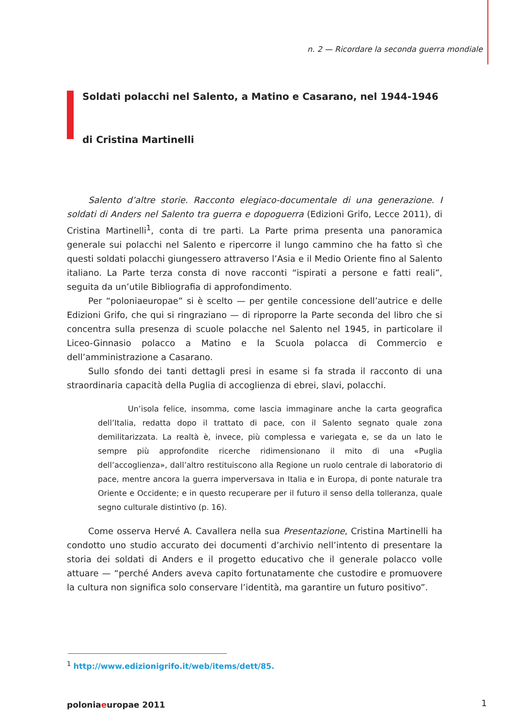n. 2 — Ricordare la seconda guerra mondiale
Soldati polacchi nel Salento, a Matino e Casarano, nel 1944-1946
di Cristina Martinelli
Salento d’altre storie. Racconto elegiaco-documentale di una generazione. I soldati di Anders nel Salento tra guerra e dopoguerra (Edizioni Grifo, Lecce 2011), di Cristina Martinelli<sup>1</sup>, conta di tre parti. La Parte prima presenta una panoramica generale sui polacchi nel Salento e ripercorre il lungo cammino che ha fatto sì che questi soldati polacchi giungessero attraverso l’Asia e il Medio Oriente fino al Salento italiano. La Parte terza consta di nove racconti “ispirati a persone e fatti reali”, seguita da un’utile Bibliografia di approfondimento.
Per “poloniaeuropae” si è scelto — per gentile concessione dell’autrice e delle Edizioni Grifo, che qui si ringraziano — di riproporre la Parte seconda del libro che si concentra sulla presenza di scuole polacche nel Salento nel 1945, in particolare il Liceo-Ginnasio polacco a Matino e la Scuola polacca di Commercio e dell’amministrazione a Casarano.
Sullo sfondo dei tanti dettagli presi in esame si fa strada il racconto di una straordinaria capacità della Puglia di accoglienza di ebrei, slavi, polacchi.
Un’isola felice, insomma, come lascia immaginare anche la carta geografica dell’Italia, redatta dopo il trattato di pace, con il Salento segnato quale zona demilitarizzata. La realtà è, invece, più complessa e variegata e, se da un lato le sempre più approfondite ricerche ridimensionano il mito di una «Puglia dell’accoglienza», dall’altro restituiscono alla Regione un ruolo centrale di laboratorio di pace, mentre ancora la guerra imperversava in Italia e in Europa, di ponte naturale tra Oriente e Occidente; e in questo recuperare per il futuro il senso della tolleranza, quale segno culturale distintivo (p. 16).
Come osserva Hervé A. Cavallera nella sua Presentazione, Cristina Martinelli ha condotto uno studio accurato dei documenti d’archivio nell’intento di presentare la storia dei soldati di Anders e il progetto educativo che il generale polacco volle attuare — “perché Anders aveva capito fortunatamente che custodire e promuovere la cultura non significa solo conservare l’identità, ma garantire un futuro positivo”.
<sup>1</sup> http://www.edizionigrifo.it/web/items/dett/85.
poloniaeuropae 2011 1